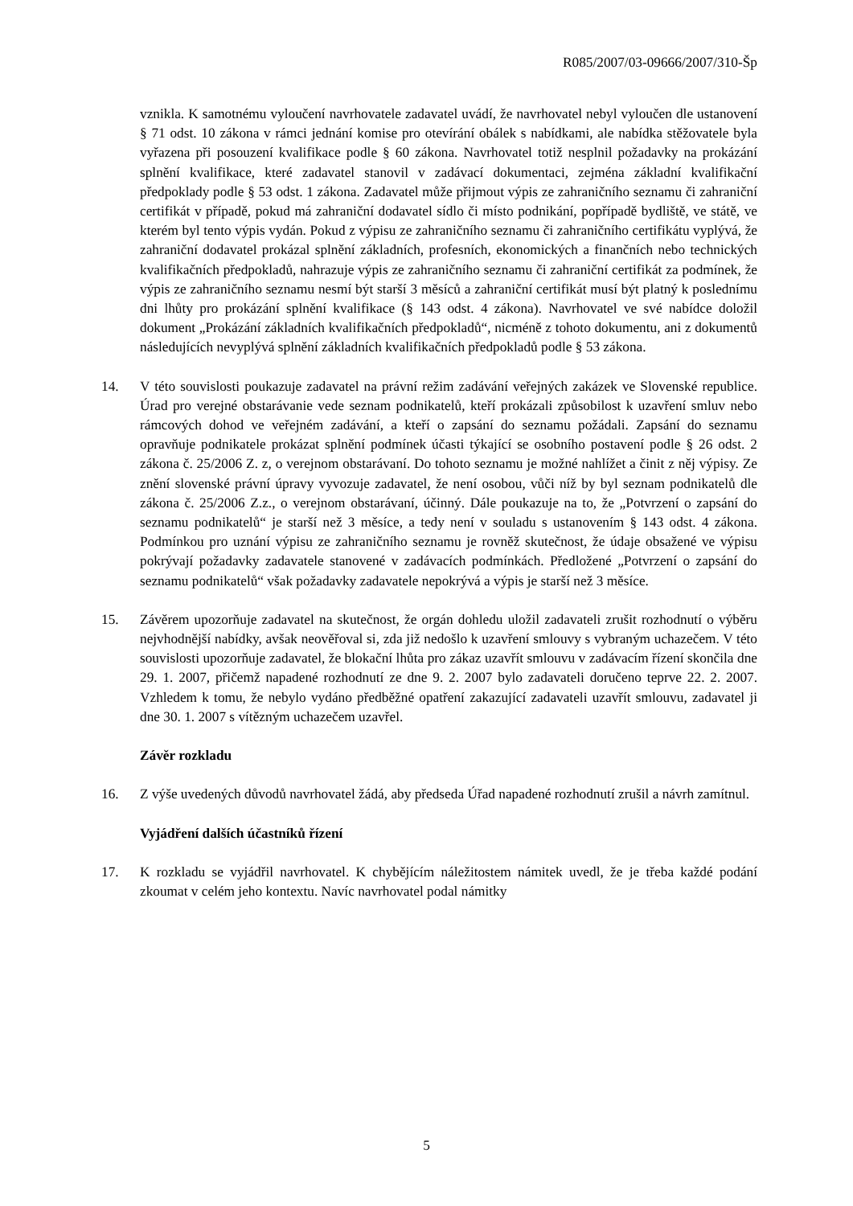R085/2007/03-09666/2007/310-Šp
vznikla. K samotnému vyloučení navrhovatele zadavatel uvádí, že navrhovatel nebyl vyloučen dle ustanovení § 71 odst. 10 zákona v rámci jednání komise pro otevírání obálek s nabídkami, ale nabídka stěžovatele byla vyřazena při posouzení kvalifikace podle § 60 zákona. Navrhovatel totiž nesplnil požadavky na prokázání splnění kvalifikace, které zadavatel stanovil v zadávací dokumentaci, zejména základní kvalifikační předpoklady podle § 53 odst. 1 zákona. Zadavatel může přijmout výpis ze zahraničního seznamu či zahraniční certifikát v případě, pokud má zahraniční dodavatel sídlo či místo podnikání, popřípadě bydliště, ve státě, ve kterém byl tento výpis vydán. Pokud z výpisu ze zahraničního seznamu či zahraničního certifikátu vyplývá, že zahraniční dodavatel prokázal splnění základních, profesních, ekonomických a finančních nebo technických kvalifikačních předpokladů, nahrazuje výpis ze zahraničního seznamu či zahraniční certifikát za podmínek, že výpis ze zahraničního seznamu nesmí být starší 3 měsíců a zahraniční certifikát musí být platný k poslednímu dni lhůty pro prokázání splnění kvalifikace (§ 143 odst. 4 zákona). Navrhovatel ve své nabídce doložil dokument „Prokázání základních kvalifikačních předpokladů“, nicméně z tohoto dokumentu, ani z dokumentů následujících nevyplývá splnění základních kvalifikačních předpokladů podle § 53 zákona.
14. V této souvislosti poukazuje zadavatel na právní režim zadávání veřejných zakázek ve Slovenské republice. Úrad pro verejné obstarávanie vede seznam podnikatelů, kteří prokázali způsobilost k uzavření smluv nebo rámcových dohod ve veřejném zadávání, a kteří o zapsání do seznamu požádali. Zapsání do seznamu opravňuje podnikatele prokázat splnění podmínek účasti týkající se osobního postavení podle § 26 odst. 2 zákona č. 25/2006 Z. z, o verejnom obstarávaní. Do tohoto seznamu je možné nahlížet a činit z něj výpisy. Ze znění slovenské právní úpravy vyvozuje zadavatel, že není osobou, vůči níž by byl seznam podnikatelů dle zákona č. 25/2006 Z.z., o verejnom obstarávaní, účinný. Dále poukazuje na to, že „Potvrzení o zapsání do seznamu podnikatelů“ je starší než 3 měsíce, a tedy není v souladu s ustanovením § 143 odst. 4 zákona. Podmínkou pro uznání výpisu ze zahraničního seznamu je rovněž skutečnost, že údaje obsažené ve výpisu pokrývají požadavky zadavatele stanovené v zadávacích podmínkách. Předložené „Potvrzení o zapsání do seznamu podnikatelů“ však požadavky zadavatele nepokrývá a výpis je starší než 3 měsíce.
15. Závěrem upozorňuje zadavatel na skutečnost, že orgán dohledu uložil zadavateli zrušit rozhodnutí o výběru nejvhodnější nabídky, avšak neověřoval si, zda již nedošlo k uzavření smlouvy s vybraným uchazečem. V této souvislosti upozorňuje zadavatel, že blokační lhůta pro zákaz uzavřít smlouvu v zadávacím řízení skončila dne 29. 1. 2007, přičemž napadené rozhodnutí ze dne 9. 2. 2007 bylo zadavateli doručeno teprve 22. 2. 2007. Vzhledem k tomu, že nebylo vydáno předběžné opatření zakazující zadavateli uzavřít smlouvu, zadavatel ji dne 30. 1. 2007 s vítězným uchazečem uzavřel.
Závěr rozkladu
16. Z výše uvedených důvodů navrhovatel žádá, aby předseda Úřad napadené rozhodnutí zrušil a návrh zamítnul.
Vyjádření dalších účastníků řízení
17. K rozkladu se vyjádřil navrhovatel. K chybějícím náležitostem námitek uvedl, že je třeba každé podání zkoumat v celém jeho kontextu. Navíc navrhovatel podal námitky
5